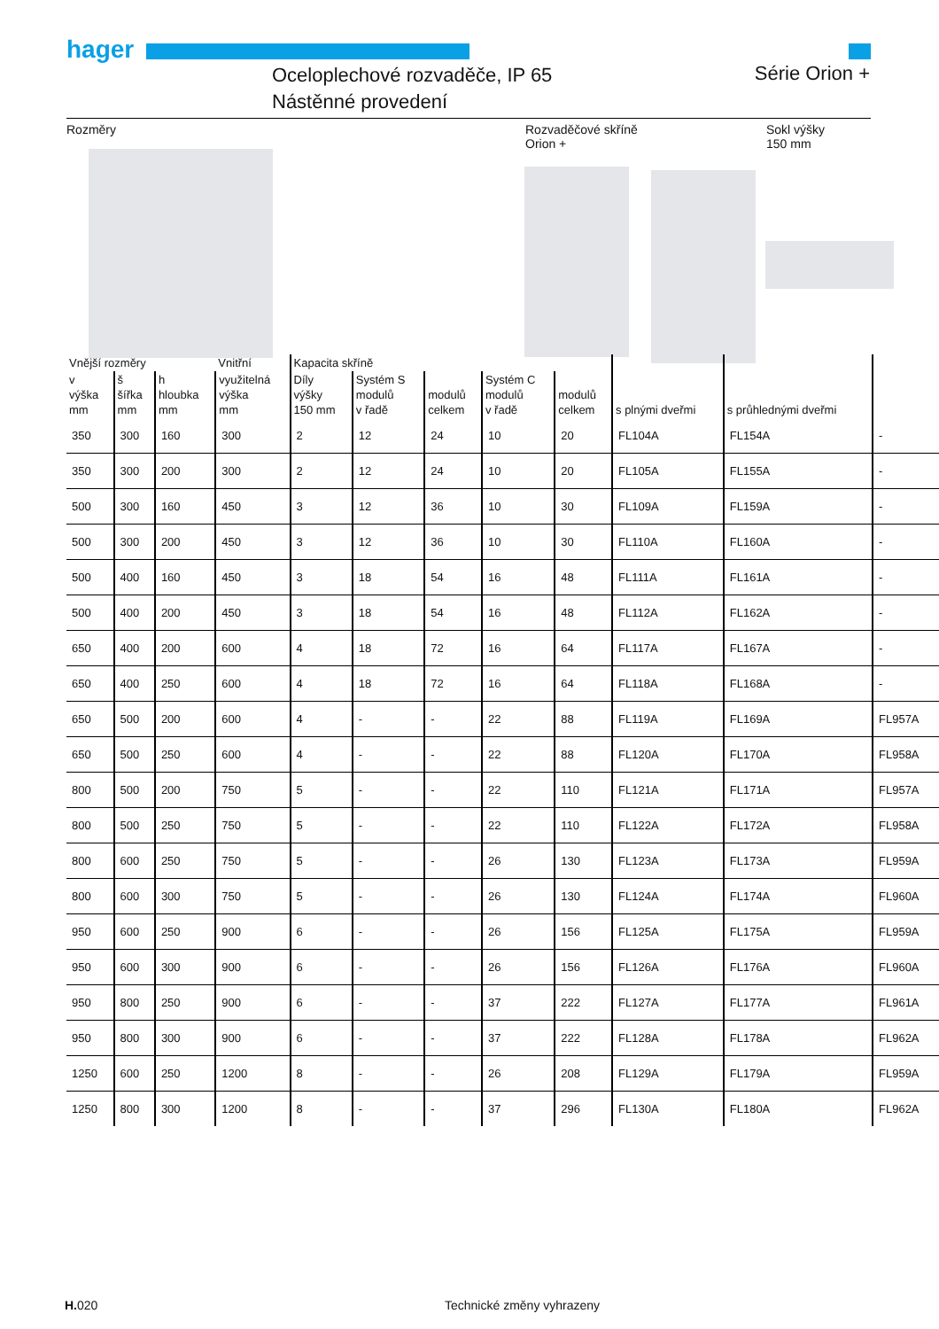hager
Oceloplechové rozvaděče, IP 65
Nástěnné provedení
Série Orion +
Rozměry Rozvaděčové skříně
Orion + Sokl výšky
150 mm
| Vnější rozměry | | | Vnitřní | Kapacita skříně | | | | | | | |
| --- | --- | --- | --- | --- | --- | --- | --- | --- | --- | --- | --- |
| v výška mm | š šířka mm | h hloubka mm | využitelná výška mm | Díly výšky 150 mm | Systém S modulů v řadě | modulů celkem | Systém C modulů v řadě | modulů celkem | s plnými dveřmi | s průhlednými dveřmi | |
| 350 | 300 | 160 | 300 | 2 | 12 | 24 | 10 | 20 | FL104A | FL154A | - |
| 350 | 300 | 200 | 300 | 2 | 12 | 24 | 10 | 20 | FL105A | FL155A | - |
| 500 | 300 | 160 | 450 | 3 | 12 | 36 | 10 | 30 | FL109A | FL159A | - |
| 500 | 300 | 200 | 450 | 3 | 12 | 36 | 10 | 30 | FL110A | FL160A | - |
| 500 | 400 | 160 | 450 | 3 | 18 | 54 | 16 | 48 | FL111A | FL161A | - |
| 500 | 400 | 200 | 450 | 3 | 18 | 54 | 16 | 48 | FL112A | FL162A | - |
| 650 | 400 | 200 | 600 | 4 | 18 | 72 | 16 | 64 | FL117A | FL167A | - |
| 650 | 400 | 250 | 600 | 4 | 18 | 72 | 16 | 64 | FL118A | FL168A | - |
| 650 | 500 | 200 | 600 | 4 | - | - | 22 | 88 | FL119A | FL169A | FL957A |
| 650 | 500 | 250 | 600 | 4 | - | - | 22 | 88 | FL120A | FL170A | FL958A |
| 800 | 500 | 200 | 750 | 5 | - | - | 22 | 110 | FL121A | FL171A | FL957A |
| 800 | 500 | 250 | 750 | 5 | - | - | 22 | 110 | FL122A | FL172A | FL958A |
| 800 | 600 | 250 | 750 | 5 | - | - | 26 | 130 | FL123A | FL173A | FL959A |
| 800 | 600 | 300 | 750 | 5 | - | - | 26 | 130 | FL124A | FL174A | FL960A |
| 950 | 600 | 250 | 900 | 6 | - | - | 26 | 156 | FL125A | FL175A | FL959A |
| 950 | 600 | 300 | 900 | 6 | - | - | 26 | 156 | FL126A | FL176A | FL960A |
| 950 | 800 | 250 | 900 | 6 | - | - | 37 | 222 | FL127A | FL177A | FL961A |
| 950 | 800 | 300 | 900 | 6 | - | - | 37 | 222 | FL128A | FL178A | FL962A |
| 1250 | 600 | 250 | 1200 | 8 | - | - | 26 | 208 | FL129A | FL179A | FL959A |
| 1250 | 800 | 300 | 1200 | 8 | - | - | 37 | 296 | FL130A | FL180A | FL962A |
H. 020 Technické změny vyhrazeny